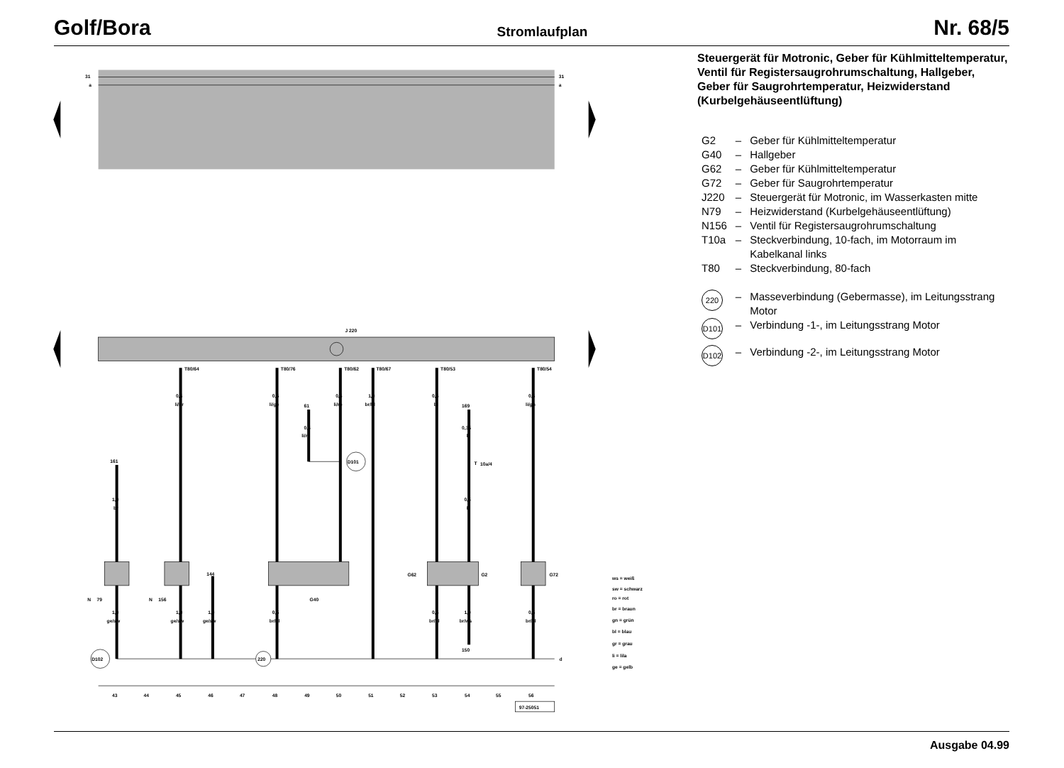Golf/Bora Stromlaufplan Nr. 68/5
31
a
31
a
J 220
T80/64
T80/76
T80/62
T80/67
T80/53
T80/54
0,5
li/br
0,5
li/ge
0,5
li/ro
1,0
br/bl
0,5
bl
0,5
li/gn
61
169
0,5
li/ro
0,35
li
D101
T
10a/4
0,5
li
161
1,0
br
144
N
79
N
156
G40
G62
G2
G72
1,0
ge/sw
1,0
ge/sw
1,0
ge/sw
0,5
br/bl
0,5
br/bl
1,0
br/ws
0,5
br/bl
150
D102
220
d
43
44
45
46
47
48
49
50
51
52
53
54
55
56
97-25051
ws = weiß
sw = schwarz
ro = rot
br = braun
gn = grün
bl = blau
gr = grau
li = lila
ge = gelb
Steuergerät für Motronic, Geber für Kühlmitteltemperatur, Ventil für Registersaugrohrumschaltung, Hallgeber, Geber für Saugrohrtemperatur, Heizwiderstand (Kurbelgehäuseentlüftung)
| G2 | – | Geber für Kühlmitteltemperatur |
| G40 | – | Hallgeber |
| G62 | – | Geber für Kühlmitteltemperatur |
| G72 | – | Geber für Saugrohrtemperatur |
| J220 | – | Steuergerät für Motronic, im Wasserkasten mitte |
| N79 | – | Heizwiderstand (Kurbelgehäuseentlüftung) |
| N156 | – | Ventil für Registersaugrohrumschaltung |
| T10a | – | Steckverbindung, 10-fach, im Motorraum im Kabelkanal links |
| T80 | – | Steckverbindung, 80-fach |
| 220 | – | Masseverbindung (Gebermasse), im Leitungsstrang Motor |
| D101 | – | Verbindung -1-, im Leitungsstrang Motor |
| D102 | – | Verbindung -2-, im Leitungsstrang Motor |
Ausgabe 04.99